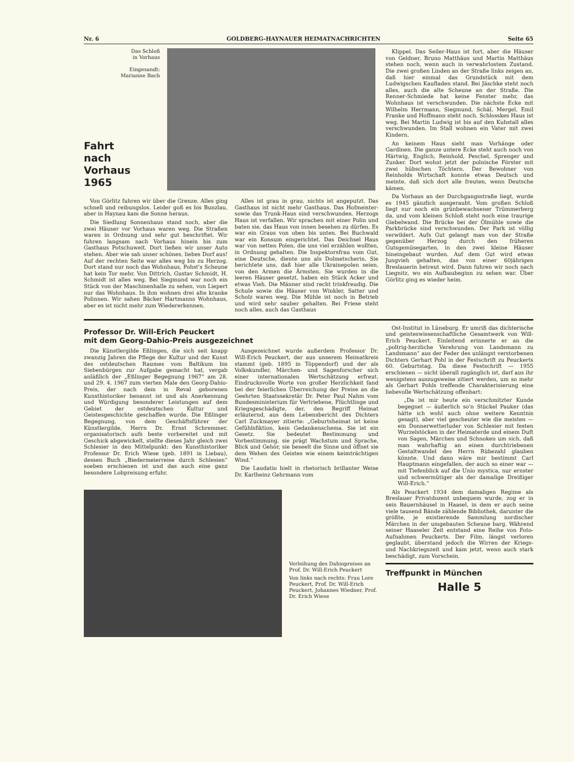Nr. 6 GOLDBERG-HAYNAUER HEIMATNACHRICHTEN Seite 65
Das Schloß
in Vorhaus
Eingesandt:
Marianne Bach
Fahrt
nach Vorhaus
1965
Von Görlitz fuhren wir über die Grenze. Alles ging schnell und reibungslos. Leider goß es bis Bunzlau, aber in Haynau kam die Sonne heraus.
Die Siedlung Sonnenhaus stand noch, aber die zwei Häuser vor Vorhaus waren weg. Die Straßen waren in Ordnung und sehr gut beschriftet. Wir fuhren langsam nach Vorhaus hinein bis zum Gasthaus Potschuweit. Dort ließen wir unser Auto stehen. Aber wie sah unser schönes, liebes Dorf aus! Auf der rechten Seite war alles weg bis zu Herzog. Dort stand nur noch das Wohnhaus, Pohst's Scheune hat kein Tor mehr. Von Dittrich, Gustav Schmidt, H. Schmidt ist alles weg. Bei Siegmund war noch ein Stück von der Maschinenhalle zu sehen, von Liepert nur das Wohnhaus. In ihm wohnen drei alte kranke Polinnen. Wir sahen Bäcker Hartmanns Wohnhaus, aber es ist nicht mehr zum Wiedererkennen.
Alles ist grau in grau, nichts ist angeputzt. Das Gasthaus ist nicht mehr Gasthaus. Das Hofmeister- sowie das Trunk-Haus sind verschwunden. Herzogs Haus ist verfallen. Wir sprachen mit einer Polin und baten sie, das Haus von innen besehen zu dürfen. Es war ein Graus von oben bis unten. Bei Buchwald war ein Konsum eingerichtet. Das Deichsel Haus war von netten Polen, die uns viel erzählen wollten, in Ordnung gehalten. Die Inspektorsfrau vom Gut, eine Deutsche, diente uns als Dolmetscherin. Sie berichtete uns, daß hier alle Ukrainepolen seien, von den Armen die Ärmsten. Sie wurden in die leeren Häuser gesetzt, haben ein Stück Acker und etwas Vieh. Die Männer sind recht trinkfreudig. Die Schule sowie die Häuser von Winkler, Satter und Scholz waren weg. Die Mühle ist noch in Betrieb und wird sehr sauber gehalten. Bei Friese steht noch alles, auch das Gasthaus
Klippel. Das Seiler-Haus ist fort, aber die Häuser von Geldner, Bruno Matthäus und Martin Matthäus stehen noch, wenn auch in verwahrlostem Zustand. Die zwei großen Linden an der Straße links zeigen an, daß hier einmal das Grundstück mit dem Ludwigschen Kaufladen stand. Bei Jäschke steht noch alles, auch die alte Scheune an der Straße. Die Renner-Schmiede hat keine Fenster mehr, das Wohnhaus ist verschwunden. Die nächste Ecke mit Wilhelm Herrmann, Siegmund, Schäl, Mergel, Emil Franke und Hoffmann steht noch. Schlosskes Haus ist weg. Bei Martin Ludwig ist bis auf den Kuhstall alles verschwunden. Im Stall wohnen ein Vater mit zwei Kindern.
An keinem Haus sieht man Vorhänge oder Gardinen. Die ganze untere Ecke steht auch noch von Härtwig, Englich, Reinhold, Peschel, Sprenger und Zunker. Dort wohnt jetzt der polnische Förster mit zwei hübschen Töchtern. Der Bewohner von Reinholds Wirtschaft konnte etwas Deutsch und meinte, daß sich dort alle freuten, wenn Deutsche kämen.
Da Vorhaus an der Durchgangsstraße liegt, wurde es 1945 gänzlich ausgeraubt. Vom großen Schloß liegt nur noch ein grünbewachsener Trümmerberg da, und vom kleinen Schloß steht noch eine traurige Giebelwand. Die Brücke bei der Ölmühle sowie die Parkbrücke sind verschwunden. Der Park ist völlig verwildert. Aufs Gut gelangt man von der Straße gegenüber Herzog durch den früheren Gutsgemüsegarten, in den zwei kleine Häuser hineingebaut wurden. Auf dem Gut wird etwas Jungvieh gehalten, das von einer 60jährigen Breslauerin betreut wird. Dann fuhren wir noch nach Liegnitz, wo ein Aufbaubeginn zu sehen war. Über Görlitz ging es wieder heim.
Professor Dr. Will-Erich Peuckert
mit dem Georg-Dahio-Preis ausgezeichnet
Die Künstlergilde Eßlingen, die sich seit knapp zwanzig Jahren die Pflege der Kultur und der Kunst des ostdeutschen Raumes vom Baltikum bis Siebenbürgen zur Aufgabe gemacht hat, vergab anläßlich der „Eßlinger Begegnung 1967“ am 28. und 29. 4. 1967 zum vierten Male den Georg-Dahio-Preis, der nach dem in Reval geborenen Kunsthistoriker benannt ist und als Anerkennung und Würdigung besonderer Leistungen auf dem Gebiet der ostdeutschen Kultur und Geistesgeschichte geschaffen wurde. Die Eßlinger Begegnung, von dem Geschäftsführer der Künstlergilde, Herrn Dr. Ernst Schremmer, organisatorisch aufs beste vorbereitet und mit Geschick abgewickelt, stellte dieses Jahr gleich zwei Schlesier in den Mittelpunkt: den Kunsthistoriker Professor Dr. Erich Wiese (geb. 1891 in Liebau), dessen Buch „Biedermeierreise durch Schlesien“ soeben erschienen ist und das auch eine ganz besondere Lobpreisung erfuhr.
Ausgezeichnet wurde außerdem Professor Dr. Will-Erich Peuckert, der aus unserem Heimatkreis stammt (geb. 1895 in Töppendorf) und der als Volkskundler, Märchen- und Sagenforscher sich einer internationalen Wertschätzung erfreut. Eindrucksvolle Worte von großer Herzlichkeit fand bei der feierlichen Überreichung der Preise an die Geehrten Staatssekretär Dr. Peter Paul Nahm vom Bundesministerium für Vertriebene, Flüchtlinge und Kriegsgeschädigte, der, den Begriff Heimat erläuternd, aus dem Lebensbericht des Dichters Carl Zuckmayer zitierte: „Geburtsheimat ist keine Gefühlsfiktion, kein Gedankenschema. Sie ist ein Gesetz. Sie bedeutet Bestimmung und Vorbestimmung, sie prägt Wachstum und Sprache, Blick und Gehör, sie beseelt die Sinne und öffnet sie dem Wehen des Geistes wie einem keimträchtigen Wind.“
Die Laudatio hielt in rhetorisch brillanter Weise Dr. Karlheinz Gehrmann vom
Verleihung des Dahiopreises an Prof. Dr. Will-Erich Peuckert
Von links nach rechts: Frau Lore Peuckert, Prof. Dr. Will-Erich Peuckert, Johannes Wiedner, Prof. Dr. Erich Wiese
Ost-Institut in Lüneburg. Er umriß das dichterische und geisteswissenschaftliche Gesamtwerk von Will-Erich Peuckert. Einleitend erinnerte er an die „poltrig-herzliche Verehrung von Landsmann zu Landsmann“ aus der Feder des unlängst verstorbenen Dichters Gerhart Pohl in der Festschrift zu Peuckerts 60. Geburtstag. Da diese Festschrift — 1955 erschienen — nicht überall zugänglich ist, darf aus ihr wenigstens auszugsweise zitiert werden, um so mehr als Gerhart Pohls treffende Charakterisierung eine liebevolle Wertschätzung offenbart:
„Da ist mir heute ein verschmitzter Kunde begegnet — äußerlich so'n Stückel Pauker (das hätte ich wohl auch ohne weitere Kenntnis gesagt), aber viel gescheuter wie die meisten —ein Donnerwetterluder von Schlesier mit festen Wurzelstöcken in der Heimaterde und einem Duft von Sagen, Märchen und Schnoken um sich, daß man wahrhaftig an einen durchtriebenen Gestaltwandel des Herrn Rübezahl glauben könnte. Und dann wäre mir bestimmt Carl Hauptmann eingefallen, der auch so einer war — mit Tiefenblick auf die Unio mystica, nur ernster und schwermütiger als der damalige Dreißiger Will-Erich.“
Als Peuckert 1934 dem damaligen Regime als Breslauer Privatdozent unbequem wurde, zog er in sein Bauernhäusel in Haasel, in dem er auch seine viele tausend Bände zählende Bibliothek, darunter die größte, je existierende Sammlung nordischer Märchen in der umgebauten Scheune barg. Während seiner Haaseler Zeit entstand eine Reihe von Foto-Aufnahmen Peuckerts. Der Film, längst verloren geglaubt, überstand jedoch die Wirren der Kriegs- und Nachkriegszeit und kam jetzt, wenn auch stark beschädigt, zum Vorschein.
Treffpunkt in München
Halle 5